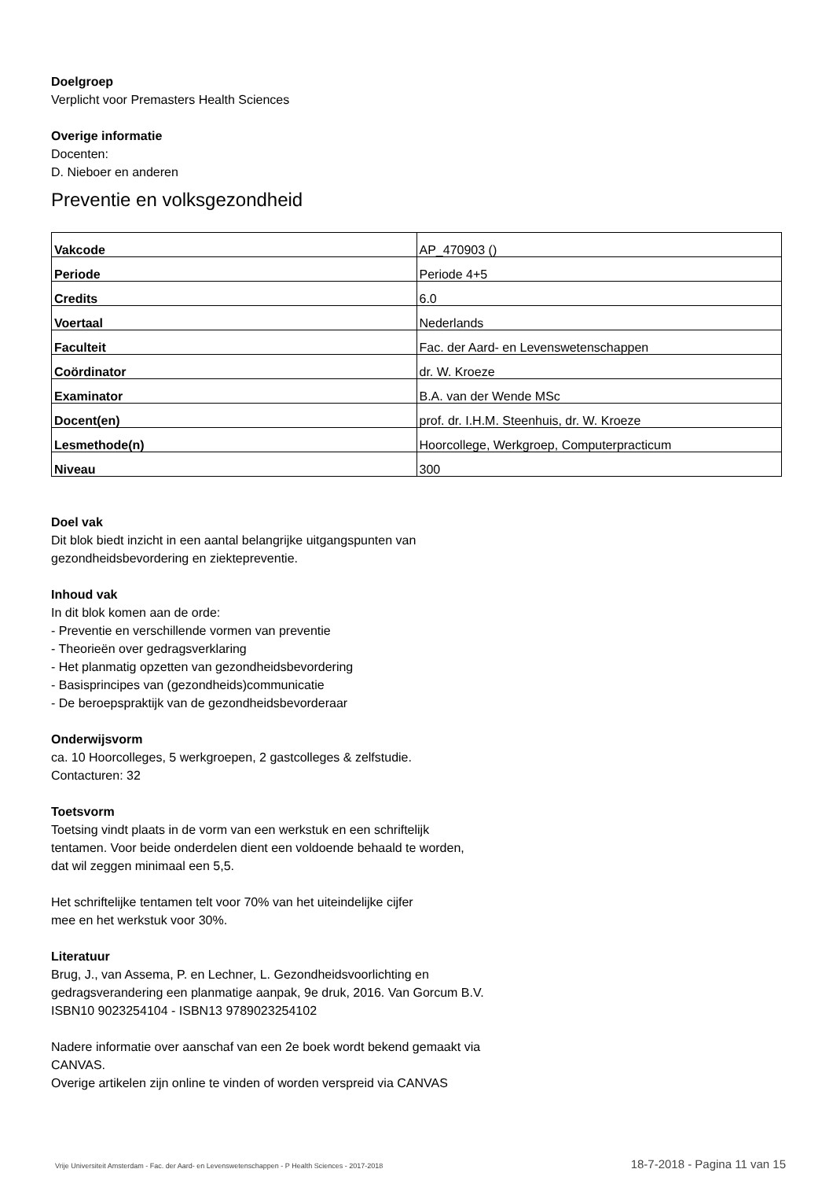Doelgroep
Verplicht voor Premasters Health Sciences
Overige informatie
Docenten:
D. Nieboer en anderen
Preventie en volksgezondheid
| Vakcode | AP_470903 () |
| Periode | Periode 4+5 |
| Credits | 6.0 |
| Voertaal | Nederlands |
| Faculteit | Fac. der Aard- en Levenswetenschappen |
| Coördinator | dr. W. Kroeze |
| Examinator | B.A. van der Wende MSc |
| Docent(en) | prof. dr. I.H.M. Steenhuis, dr. W. Kroeze |
| Lesmethode(n) | Hoorcollege, Werkgroep, Computerpracticum |
| Niveau | 300 |
Doel vak
Dit blok biedt inzicht in een aantal belangrijke uitgangspunten van
gezondheidsbevordering en ziektepreventie.
Inhoud vak
In dit blok komen aan de orde:
- Preventie en verschillende vormen van preventie
- Theorieën over gedragsverklaring
- Het planmatig opzetten van gezondheidsbevordering
- Basisprincipes van (gezondheids)communicatie
- De beroepspraktijk van de gezondheidsbevorderaar
Onderwijsvorm
ca. 10 Hoorcolleges, 5 werkgroepen, 2 gastcolleges & zelfstudie.
Contacturen: 32
Toetsvorm
Toetsing vindt plaats in de vorm van een werkstuk en een schriftelijk
tentamen. Voor beide onderdelen dient een voldoende behaald te worden,
dat wil zeggen minimaal een 5,5.
Het schriftelijke tentamen telt voor 70% van het uiteindelijke cijfer
mee en het werkstuk voor 30%.
Literatuur
Brug, J., van Assema, P. en Lechner, L. Gezondheidsvoorlichting en
gedragsverandering een planmatige aanpak, 9e druk, 2016. Van Gorcum B.V.
ISBN10 9023254104 - ISBN13 9789023254102
Nadere informatie over aanschaf van een 2e boek wordt bekend gemaakt via
CANVAS.
Overige artikelen zijn online te vinden of worden verspreid via CANVAS
Vrije Universiteit Amsterdam - Fac. der Aard- en Levenswetenschappen - P Health Sciences - 2017-2018 18-7-2018 - Pagina 11 van 15